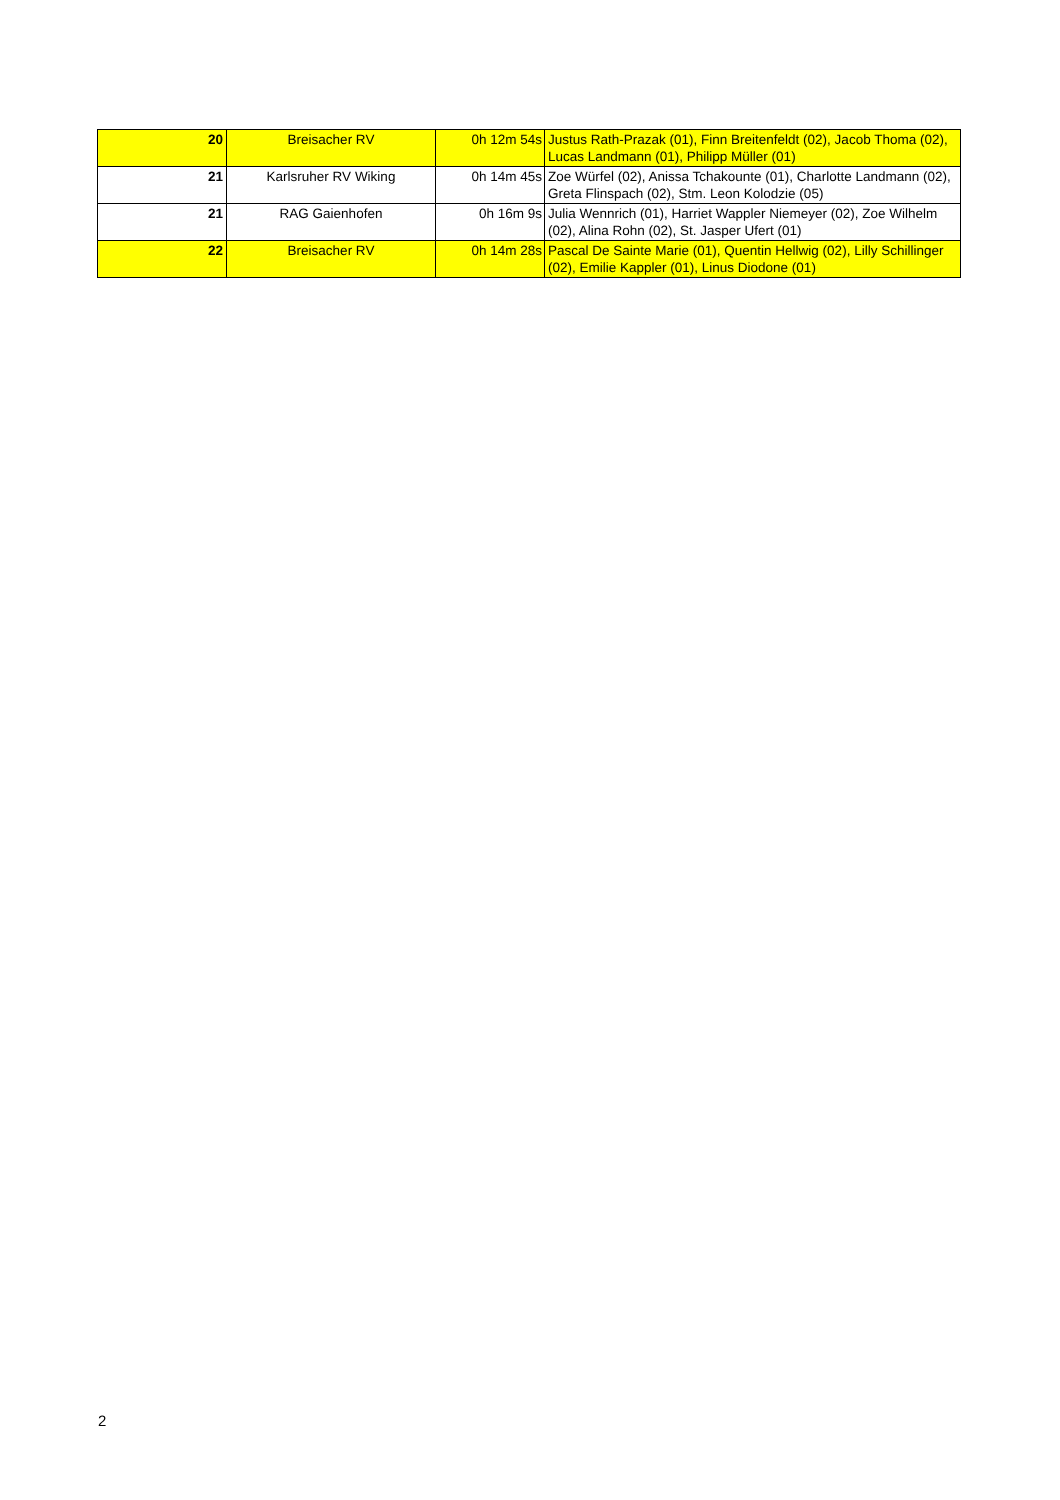| 20 | Breisacher RV | 0h 12m 54s | Justus Rath-Prazak (01), Finn Breitenfeldt (02), Jacob Thoma (02), Lucas Landmann (01), Philipp Müller (01) |
| 21 | Karlsruher RV Wiking | 0h 14m 45s | Zoe Würfel (02), Anissa Tchakounte (01), Charlotte Landmann (02), Greta Flinspach (02), Stm. Leon Kolodzie (05) |
| 21 | RAG Gaienhofen | 0h 16m 9s | Julia Wennrich (01), Harriet Wappler Niemeyer (02), Zoe Wilhelm (02), Alina Rohn (02), St. Jasper Ufert (01) |
| 22 | Breisacher RV | 0h 14m 28s | Pascal De Sainte Marie (01), Quentin Hellwig (02), Lilly Schillinger (02), Emilie Kappler (01), Linus Diodone (01) |
2